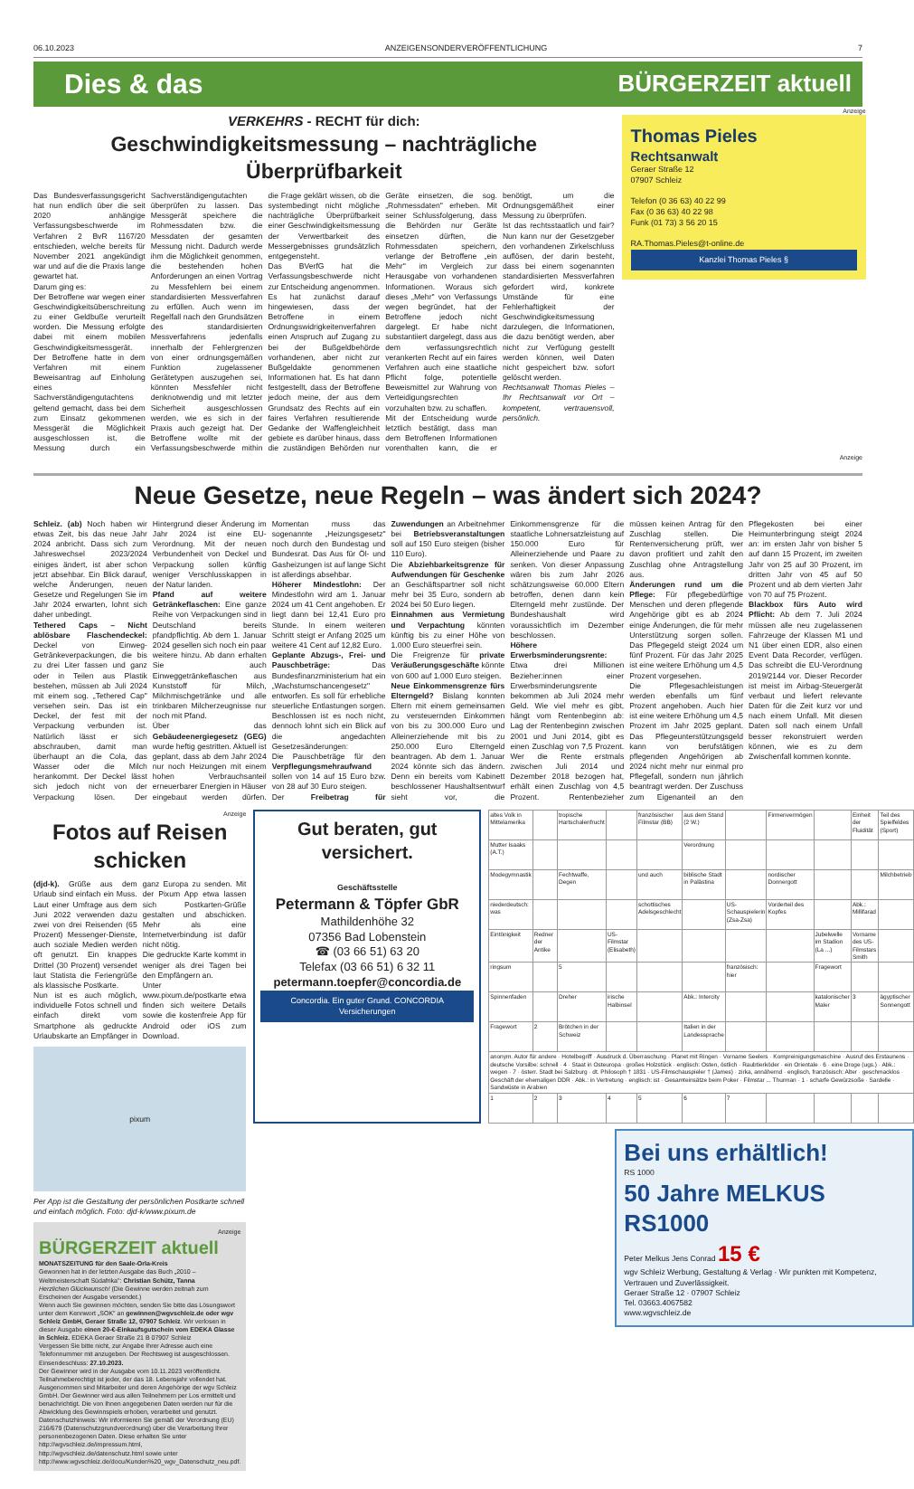06.10.2023 ANZEIGENSONDERVERÖFFENTLICHUNG 7
Dies & das
BÜRGERZEIT aktuell
VERKEHRS - RECHT für dich:
Geschwindigkeitsmessung – nachträgliche Überprüfbarkeit
Das Bundesverfassungsgericht hat nun endlich über die seit 2020 anhängige Verfassungsbeschwerde im Verfahren 2 BvR 1167/20 entschieden, welche bereits für November 2021 angekündigt war und auf die die Praxis lange gewartet hat.
Darum ging es:
Der Betroffene war wegen einer Geschwindigkeitsüberschreitung zu einer Geldbuße verurteilt worden. Die Messung erfolgte dabei mit einem mobilen Geschwindigkeitsmessgerät. Der Betroffene hatte in dem Verfahren mit einem Beweisantrag auf Einholung eines Sachverständigengutachtens geltend gemacht, dass bei dem zum Einsatz gekommenen Messgerät die Möglichkeit ausgeschlossen ist, die Messung durch ein Sachverständigengutachten überprüfen zu lassen. Das Messgerät speichere die Rohmessdaten bzw. die Messdaten der gesamten Messung nicht. Dadurch werde ihm die Möglichkeit genommen, die bestehenden hohen Anforderungen an einen Vortrag zu Messfehlern bei einem standardisierten Messverfahren zu erfüllen. Auch wenn im Regelfall nach den Grundsätzen des standardisierten Messverfahrens jedenfalls innerhalb der Fehlergrenzen von einer ordnungsgemäßen Funktion zugelassener Gerätetypen auszugehen sei, könnten Messfehler nicht denknotwendig und mit letzter Sicherheit ausgeschlossen werden, wie es sich in der Praxis auch gezeigt hat. Der Betroffene wollte mit der Verfassungsbeschwerde mithin die Frage geklärt wissen, ob die systembedingt nicht mögliche nachträgliche Überprüfbarkeit einer Geschwindigkeitsmessung der Verwertbarkeit des Messergebnisses grundsätzlich entgegensteht.
Das BVerfG hat die Verfassungsbeschwerde nicht zur Entscheidung angenommen. Es hat zunächst darauf hingewiesen, dass der Betroffene in einem Ordnungswidrigkeitenverfahren einen Anspruch auf Zugang zu bei der Bußgeldbehörde vorhandenen, aber nicht zur Bußgeldakte genommenen Informationen hat. Es hat dann festgestellt, dass der Betroffene jedoch meine, der aus dem Grundsatz des Rechts auf ein faires Verfahren resultierende Gedanke der Waffengleichheit gebiete es darüber hinaus, dass die zuständigen Behörden nur Geräte einsetzen, die sog. „Rohmessdaten" erheben. Mit seiner Schlussfolgerung, dass die Behörden nur Geräte einsetzen dürften, die Rohmessdaten speichern, verlange der Betroffene „ein Mehr" im Vergleich zur Herausgabe von vorhandenen Informationen. Woraus sich dieses „Mehr" von Verfassungs wegen begründet, hat der Betroffene jedoch nicht dargelegt. Er habe nicht substantiiert dargelegt, dass aus dem verfassungsrechtlich verankerten Recht auf ein faires Verfahren auch eine staatliche Pflicht folge, potentielle Beweismittel zur Wahrung von Verteidigungsrechten vorzuhalten bzw. zu schaffen.
Mit der Entscheidung wurde letztlich bestätigt, dass man dem Betroffenen Informationen vorenthalten kann, die er benötigt, um die Ordnungsgemäßheit einer Messung zu überprüfen.
Ist das rechtsstaatlich und fair? Nun kann nur der Gesetzgeber den vorhandenen Zirkelschluss auflösen, der darin besteht, dass bei einem sogenannten standardisierten Messverfahren gefordert wird, konkrete Umstände für eine Fehlerhaftigkeit der Geschwindigkeitsmessung darzulegen, die Informationen, die dazu benötigt werden, aber nicht zur Verfügung gestellt werden können, weil Daten nicht gespeichert bzw. sofort gelöscht werden.
Rechtsanwalt Thomas Pieles – Ihr Rechtsanwalt vor Ort – kompetent, vertrauensvoll, persönlich.
Anzeige
Thomas Pieles
Rechtsanwalt
Geraer Straße 12
07907 Schleiz
Telefon (0 36 63) 40 22 99
Fax (0 36 63) 40 22 98
Funk (01 73) 3 56 20 15
RA.Thomas.Pieles@t-online.de
Kanzlei Thomas Pieles §
Anzeige
Neue Gesetze, neue Regeln – was ändert sich 2024?
Schleiz. (ab) Noch haben wir etwas Zeit, bis das neue Jahr 2024 anbricht. Dass sich zum Jahreswechsel 2023/2024 einiges ändert, ist aber schon jetzt absehbar. Ein Blick darauf, welche Änderungen, neuen Gesetze und Regelungen Sie im Jahr 2024 erwarten, lohnt sich daher unbedingt.
Tethered Caps – Nicht ablösbare Flaschendeckel: Deckel von Einweg-Getränkeverpackungen, die bis zu drei Liter fassen und ganz oder in Teilen aus Plastik bestehen, müssen ab Juli 2024 mit einem sog. „Tethered Cap" versehen sein. Das ist ein Deckel, der fest mit der Verpackung verbunden ist. Natürlich lässt er sich abschrauben, damit man überhaupt an die Cola, das Wasser oder die Milch herankommt. Der Deckel lässt sich jedoch nicht von der Verpackung lösen. Der Hintergrund dieser Änderung im Jahr 2024 ist eine EU-Verordnung. Mit der neuen Verbundenheit von Deckel und Verpackung sollen künftig weniger Verschlusskappen in der Natur landen.
Pfand auf weitere Getränkeflaschen: Eine ganze Reihe von Verpackungen sind in Deutschland bereits pfandpflichtig. Ab dem 1. Januar 2024 gesellen sich noch ein paar weitere hinzu. Ab dann erhalten Sie auch Einweggetränkeflaschen aus Kunststoff für Milch, Milchmischgetränke und alle trinkbaren Milcherzeugnisse nur noch mit Pfand.
Über das Gebäudeenergiegesetz (GEG) wurde heftig gestritten. Aktuell ist geplant, dass ab dem Jahr 2024 nur noch Heizungen mit einem hohen Verbrauchsanteil erneuerbarer Energien in Häuser eingebaut werden dürfen. Momentan muss das sogenannte „Heizungsgesetz" noch durch den Bundestag und Bundesrat. Das Aus für Öl- und Gasheizungen ist auf lange Sicht ist allerdings absehbar.
Höherer Mindestlohn: Der Mindestlohn wird am 1. Januar 2024 um 41 Cent angehoben. Er liegt dann bei 12,41 Euro pro Stunde. In einem weiteren Schritt steigt er Anfang 2025 um weitere 41 Cent auf 12,82 Euro.
Geplante Abzugs-, Frei- und Pauschbeträge: Das Bundesfinanzministerium hat ein „Wachstumschancengesetz" entworfen. Es soll für erhebliche steuerliche Entlastungen sorgen. Beschlossen ist es noch nicht, dennoch lohnt sich ein Blick auf die angedachten Gesetzesänderungen:
Die Pauschbeträge für den Verpflegungsmehraufwand sollen von 14 auf 15 Euro bzw. von 28 auf 30 Euro steigen.
Der Freibetrag für Zuwendungen an Arbeitnehmer bei Betriebsveranstaltungen soll auf 150 Euro steigen (bisher 110 Euro).
Die Abziehbarkeitsgrenze für Aufwendungen für Geschenke an Geschäftspartner soll nicht mehr bei 35 Euro, sondern ab 2024 bei 50 Euro liegen.
Einnahmen aus Vermietung und Verpachtung könnten künftig bis zu einer Höhe von 1.000 Euro steuerfrei sein.
Die Freigrenze für private Veräußerungsgeschäfte könnte von 600 auf 1.000 Euro steigen.
Neue Einkommensgrenze fürs Elterngeld? Bislang konnten Eltern mit einem gemeinsamen zu versteuernden Einkommen von bis zu 300.000 Euro und Alleinerziehende mit bis zu 250.000 Euro Elterngeld beantragen. Ab dem 1. Januar 2024 könnte sich das ändern. Denn ein bereits vom Kabinett beschlossener Haushaltsentwurf sieht vor, die Einkommensgrenze für die staatliche Lohnersatzleistung auf 150.000 Euro für Alleinerziehende und Paare zu senken. Von dieser Anpassung wären bis zum Jahr 2026 schätzungsweise 60.000 Eltern betroffen, denen dann kein Elterngeld mehr zustünde. Der Bundeshaushalt wird voraussichtlich im Dezember beschlossen.
Höhere Erwerbsminderungsrente: Etwa drei Millionen Bezieher:innen einer Erwerbsminderungsrente bekommen ab Juli 2024 mehr Geld. Wie viel mehr es gibt, hängt vom Rentenbeginn ab: Lag der Rentenbeginn zwischen 2001 und Juni 2014, gibt es einen Zuschlag von 7,5 Prozent. Wer die Rente erstmals zwischen Juli 2014 und Dezember 2018 bezogen hat, erhält einen Zuschlag von 4,5 Prozent. Rentenbezieher müssen keinen Antrag für den Zuschlag stellen. Die Rentenversicherung prüft, wer davon profitiert und zahlt den Zuschlag ohne Antragstellung aus.
Änderungen rund um die Pflege: Für pflegebedürftige Menschen und deren pflegende Angehörige gibt es ab 2024 einige Änderungen, die für mehr Unterstützung sorgen sollen. Das Pflegegeld steigt 2024 um fünf Prozent. Für das Jahr 2025 ist eine weitere Erhöhung um 4,5 Prozent vorgesehen.
Die Pflegesachleistungen werden ebenfalls um fünf Prozent angehoben. Auch hier ist eine weitere Erhöhung um 4,5 Prozent im Jahr 2025 geplant. Das Pflegeunterstützungsgeld kann von berufstätigen pflegenden Angehörigen ab 2024 nicht mehr nur einmal pro Pflegefall, sondern nun jährlich beantragt werden. Der Zuschuss zum Eigenanteil an den Pflegekosten bei einer Heimunterbringung steigt 2024 an: im ersten Jahr von bisher 5 auf dann 15 Prozent, im zweiten Jahr von 25 auf 30 Prozent, im dritten Jahr von 45 auf 50 Prozent und ab dem vierten Jahr von 70 auf 75 Prozent.
Blackbox fürs Auto wird Pflicht: Ab dem 7. Juli 2024 müssen alle neu zugelassenen Fahrzeuge der Klassen M1 und N1 über einen EDR, also einen Event Data Recorder, verfügen. Das schreibt die EU-Verordnung 2019/2144 vor. Dieser Recorder ist meist im Airbag-Steuergerät verbaut und liefert relevante Daten für die Zeit kurz vor und nach einem Unfall. Mit diesen Daten soll nach einem Unfall besser rekonstruiert werden können, wie es zu dem Zwischenfall kommen konnte.
Anzeige
Fotos auf Reisen schicken
(djd-k). Grüße aus dem Urlaub sind einfach ein Muss. Laut einer Umfrage aus dem Juni 2022 verwenden dazu zwei von drei Reisenden (65 Prozent) Messenger-Dienste, auch soziale Medien werden oft genutzt. Ein knappes Drittel (30 Prozent) versendet laut Statista die Feriengrüße als klassische Postkarte.
Nun ist es auch möglich, individuelle Fotos schnell und einfach direkt vom Smartphone als gedruckte Urlaubskarte an Empfänger in ganz Europa zu senden. Mit der Pixum App etwa lassen sich Postkarten-Grüße gestalten und abschicken. Mehr als eine Internetverbindung ist dafür nicht nötig.
Die gedruckte Karte kommt in weniger als drei Tagen bei den Empfängern an.
Unter www.pixum.de/postkarte etwa finden sich weitere Details sowie die kostenfreie App für Android oder iOS zum Download.
pixum
Per App ist die Gestaltung der persönlichen Postkarte schnell und einfach möglich. Foto: djd-k/www.pixum.de
Anzeige
BÜRGERZEIT aktuell
MONATSZEITUNG für den Saale-Orla-Kreis
Gewonnen hat in der letzten Ausgabe das Buch „2010 – Weltmeisterschaft Südafrika": Christian Schütz, Tanna
Herzlichen Glückwunsch! (Die Gewinne werden zeitnah zum Erscheinen der Ausgabe versendet.)
Wenn auch Sie gewinnen möchten, senden Sie bitte das Lösungswort unter dem Kennwort „SOK" an gewinnen@wgvschleiz.de oder wgv Schleiz GmbH, Geraer Straße 12, 07907 Schleiz. Wir verlosen in dieser Ausgabe einen 20-€-Einkaufsgutschein vom EDEKA Glasse in Schleiz. EDEKA Geraer Straße 21 B 07907 Schleiz
Vergessen Sie bitte nicht, zur Angabe Ihrer Adresse auch eine Telefonnummer mit anzugeben. Der Rechtsweg ist ausgeschlossen. Einsendeschluss: 27.10.2023.
Der Gewinner wird in der Ausgabe vom 10.11.2023 veröffentlicht.
Teilnahmeberechtigt ist jeder, der das 18. Lebensjahr vollendet hat. Ausgenommen sind Mitarbeiter und deren Angehörige der wgv Schleiz GmbH. Der Gewinner wird aus allen Teilnehmern per Los ermittelt und benachrichtigt. Die von Ihnen angegebenen Daten werden nur für die Abwicklung des Gewinnspiels erhoben, verarbeitet und genutzt. Datenschutzhinweis: Wir informieren Sie gemäß der Verordnung (EU) 216/679 (Datenschutzgrundverordnung) über die Verarbeitung Ihrer personenbezogenen Daten. Diese erhalten Sie unter http://wgvschleiz.de/impressum.html, http://wgvschleiz.de/datenschutz.html sowie unter http://www.wgvschleiz.de/docu/Kunden%20_wgv_Datenschutz_neu.pdf.
Gut beraten, gut versichert.
Geschäftsstelle
Petermann & Töpfer GbR
Mathildenhöhe 32
07356 Bad Lobenstein
☎ (03 66 51) 63 20
Telefax (03 66 51) 6 32 11
petermann.toepfer@concordia.de
Concordia. Ein guter Grund. CONCORDIA Versicherungen
| altes Volk in Mittelamerika | | tropische Hartschalenfrucht | | französischer Filmstar (BB) | aus dem Stand (2 W.) | | Firmenvermögen | | Einheit der Fluidität | Teil des Spielfeldes (Sport) |
| Mutter Isaaks (A.T.) | | | | | Verordnung | | | | | |
| Modegymnastik | | Fechtwaffe, Degen | | und auch | biblische Stadt in Palästina | | nordischer Donnergott | | | Milchbetrieb |
| niederdeutsch: was | | | | schottisches Adelsgeschlecht | | US-Schauspielerin (Zsa-Zsa) | Vorderteil des Kopfes | | Abk.: Millifarad | |
| Eintönigkeit | Redner der Antike | | US-Filmstar (Elisabeth) | | | | | Jubelwelle im Stadion (La ...) | Vorname des US-Filmstars Smith | |
| ringsum | | 5 | | | | französisch: hier | | Frage­wort | | |
| Spinnenfaden | | Dreher | irische Halbinsel | | Abk.: Intercity | | | katalonischer Maler | 3 | ägyptischer Sonnengott |
| Fragewort | 2 | Brötchen in der Schweiz | | | Italien in der Landessprache | | | | | |
| anonym. Autor für andere · Hotelbegriff · Ausdruck d. Überraschung · Planet mit Ringen · Vorname Seelers · Kompreinigungsmaschine · Ausruf des Erstaunens · deutsche Vorsilbe: schnell · 4 · Staat in Osteuropa · großes Holzstück · englisch: Osten, östlich · Raubtierköder · ein Orientale · 6 · eine Droge (ugs.) · Abk.: wegen · 7 · österr. Stadt bei Salzburg · dt. Philosoph † 1831 · US-Filmschauspieler † (James) · zirka, annähernd · englisch, französisch: Alter · geschmacklos · Geschäft der ehemaligen DDR · Abk.: in Vertretung · englisch: ist · Gesamteinsätze beim Poker · Filmstar ... Thurman · 1 · scharfe Gewürzsoße · Sardelle · Sandwüste in Arabien | | | | | | | | | | |
| 1 | 2 | 3 | 4 | 5 | 6 | 7 | | | | |
Bei uns erhältlich!
RS 1000
50 Jahre MELKUS RS1000
Peter Melkus Jens Conrad 15 €
wgv Schleiz Werbung, Gestaltung & Verlag · Wir punkten mit Kompetenz, Vertrauen und Zuverlässigkeit.
Geraer Straße 12 · 07907 Schleiz
Tel. 03663.4067582
www.wgvschleiz.de